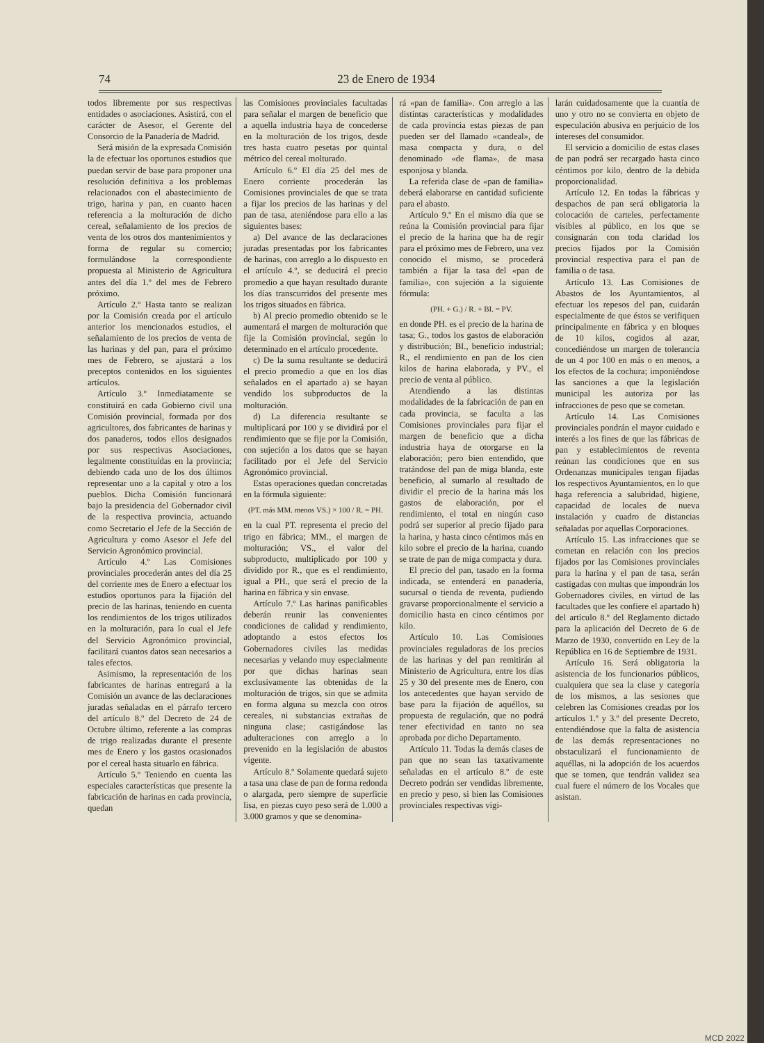74 23 de Enero de 1934
todos libremente por sus respectivas entidades o asociaciones. Asistirá, con el carácter de Asesor, el Gerente del Consorcio de la Panadería de Madrid.
Será misión de la expresada Comisión la de efectuar los oportunos estudios que puedan servir de base para proponer una resolución definitiva a los problemas relacionados con el abastecimiento de trigo, harina y pan, en cuanto hacen referencia a la molturación de dicho cereal, señalamiento de los precios de venta de los otros dos mantenimientos y forma de regular su comercio; formulándose la correspondiente propuesta al Ministerio de Agricultura antes del día 1.º del mes de Febrero próximo.
Artículo 2.º Hasta tanto se realizan por la Comisión creada por el artículo anterior los mencionados estudios, el señalamiento de los precios de venta de las harinas y del pan, para el próximo mes de Febrero, se ajustará a los preceptos contenidos en los siguientes artículos.
Artículo 3.º Inmediatamente se constituirá en cada Gobierno civil una Comisión provincial, formada por dos agricultores, dos fabricantes de harinas y dos panaderos, todos ellos designados por sus respectivas Asociaciones, legalmente constituídas en la provincia; debiendo cada uno de los dos últimos representar uno a la capital y otro a los pueblos. Dicha Comisión funcionará bajo la presidencia del Gobernador civil de la respectiva provincia, actuando como Secretario el Jefe de la Sección de Agricultura y como Asesor el Jefe del Servicio Agronómico provincial.
Artículo 4.º Las Comisiones provinciales procederán antes del día 25 del corriente mes de Enero a efectuar los estudios oportunos para la fijación del precio de las harinas, teniendo en cuenta los rendimientos de los trigos utilizados en la molturación, para lo cual el Jefe del Servicio Agronómico provincial, facilitará cuantos datos sean necesarios a tales efectos.
Asimismo, la representación de los fabricantes de harinas entregará a la Comisión un avance de las declaraciones juradas señaladas en el párrafo tercero del artículo 8.º del Decreto de 24 de Octubre último, referente a las compras de trigo realizadas durante el presente mes de Enero y los gastos ocasionados por el cereal hasta situarlo en fábrica.
Artículo 5.º Teniendo en cuenta las especiales características que presente la fabricación de harinas en cada provincia, quedan
las Comisiones provinciales facultadas para señalar el margen de beneficio que a aquella industria haya de concederse en la molturación de los trigos, desde tres hasta cuatro pesetas por quintal métrico del cereal molturado.
Artículo 6.º El día 25 del mes de Enero corriente procederán las Comisiones provinciales de que se trata a fijar los precios de las harinas y del pan de tasa, ateniéndose para ello a las siguientes bases:
a) Del avance de las declaraciones juradas presentadas por los fabricantes de harinas, con arreglo a lo dispuesto en el artículo 4.º, se deducirá el precio promedio a que hayan resultado durante los días transcurridos del presente mes los trigos situados en fábrica.
b) Al precio promedio obtenido se le aumentará el margen de molturación que fije la Comisión provincial, según lo determinado en el artículo procedente.
c) De la suma resultante se deducirá el precio promedio a que en los días señalados en el apartado a) se hayan vendido los subproductos de la molturación.
d) La diferencia resultante se multiplicará por 100 y se dividirá por el rendimiento que se fije por la Comisión, con sujeción a los datos que se hayan facilitado por el Jefe del Servicio Agronómico provincial.
Estas operaciones quedan concretadas en la fórmula siguiente:
(PT. más MM. menos VS.) × 100 / R. = PH.
en la cual PT. representa el precio del trigo en fábrica; MM., el margen de molturación; VS., el valor del subproducto, multiplicado por 100 y dividido por R., que es el rendimiento, igual a PH., que será el precio de la harina en fábrica y sin envase.
Artículo 7.º Las harinas panificables deberán reunir las convenientes condiciones de calidad y rendimiento, adoptando a estos efectos los Gobernadores civiles las medidas necesarias y velando muy especialmente por que dichas harinas sean exclusivamente las obtenidas de la molturación de trigos, sin que se admita en forma alguna su mezcla con otros cereales, ni substancias extrañas de ninguna clase; castigándose las adulteraciones con arreglo a lo prevenido en la legislación de abastos vigente.
Artículo 8.º Solamente quedará sujeto a tasa una clase de pan de forma redonda o alargada, pero siempre de superficie lisa, en piezas cuyo peso será de 1.000 a 3.000 gramos y que se denomina-
rá «pan de familia». Con arreglo a las distintas características y modalidades de cada provincia estas piezas de pan pueden ser del llamado «candeal», de masa compacta y dura, o del denominado «de flama», de masa esponjosa y blanda.
La referida clase de «pan de familia» deberá elaborarse en cantidad suficiente para el abasto.
Artículo 9.º En el mismo día que se reúna la Comisión provincial para fijar el precio de la harina que ha de regir para el próximo mes de Febrero, una vez conocido el mismo, se procederá también a fijar la tasa del «pan de familia», con sujeción a la siguiente fórmula:
(PH. + G.) / R. + BI. = PV.
en donde PH. es el precio de la harina de tasa; G., todos los gastos de elaboración y distribución; BI., beneficio industrial; R., el rendimiento en pan de los cien kilos de harina elaborada, y PV., el precio de venta al público.
Atendiendo a las distintas modalidades de la fabricación de pan en cada provincia, se faculta a las Comisiones provinciales para fijar el margen de beneficio que a dicha industria haya de otorgarse en la elaboración; pero bien entendido, que tratándose del pan de miga blanda, este beneficio, al sumarlo al resultado de dividir el precio de la harina más los gastos de elaboración, por el rendimiento, el total en ningún caso podrá ser superior al precio fijado para la harina, y hasta cinco céntimos más en kilo sobre el precio de la harina, cuando se trate de pan de miga compacta y dura.
El precio del pan, tasado en la forma indicada, se entenderá en panadería, sucursal o tienda de reventa, pudiendo gravarse proporcionalmente el servicio a domicilio hasta en cinco céntimos por kilo.
Artículo 10. Las Comisiones provinciales reguladoras de los precios de las harinas y del pan remitirán al Ministerio de Agricultura, entre los días 25 y 30 del presente mes de Enero, con los antecedentes que hayan servido de base para la fijación de aquéllos, su propuesta de regulación, que no podrá tener efectividad en tanto no sea aprobada por dicho Departamento.
Artículo 11. Todas la demás clases de pan que no sean las taxativamente señaladas en el artículo 8.º de este Decreto podrán ser vendidas libremente, en precio y peso, si bien las Comisiones provinciales respectivas vigi-
larán cuidadosamente que la cuantía de uno y otro no se convierta en objeto de especulación abusiva en perjuicio de los intereses del consumidor.
El servicio a domicilio de estas clases de pan podrá ser recargado hasta cinco céntimos por kilo, dentro de la debida proporcionalidad.
Artículo 12. En todas la fábricas y despachos de pan será obligatoria la colocación de carteles, perfectamente visibles al público, en los que se consignarán con toda claridad los precios fijados por la Comisión provincial respectiva para el pan de familia o de tasa.
Artículo 13. Las Comisiones de Abastos de los Ayuntamientos, al efectuar los repesos del pan, cuidarán especialmente de que éstos se verifiquen principalmente en fábrica y en bloques de 10 kilos, cogidos al azar, concediéndose un margen de tolerancia de un 4 por 100 en más o en menos, a los efectos de la cochura; imponiéndose las sanciones a que la legislación municipal les autoriza por las infracciones de peso que se cometan.
Artículo 14. Las Comisiones provinciales pondrán el mayor cuidado e interés a los fines de que las fábricas de pan y establecimientos de reventa reúnan las condiciones que en sus Ordenanzas municipales tengan fijadas los respectivos Ayuntamientos, en lo que haga referencia a salubridad, higiene, capacidad de locales de nueva instalación y cuadro de distancias señaladas por aquellas Corporaciones.
Artículo 15. Las infracciones que se cometan en relación con los precios fijados por las Comisiones provinciales para la harina y el pan de tasa, serán castigadas con multas que impondrán los Gobernadores civiles, en virtud de las facultades que les confiere el apartado h) del artículo 8.º del Reglamento dictado para la aplicación del Decreto de 6 de Marzo de 1930, convertido en Ley de la República en 16 de Septiembre de 1931.
Artículo 16. Será obligatoria la asistencia de los funcionarios públicos, cualquiera que sea la clase y categoría de los mismos, a las sesiones que celebren las Comisiones creadas por los artículos 1.º y 3.º del presente Decreto, entendiéndose que la falta de asistencia de las demás representaciones no obstaculizará el funcionamiento de aquéllas, ni la adopción de los acuerdos que se tomen, que tendrán validez sea cual fuere el número de los Vocales que asistan.
MCD 2022